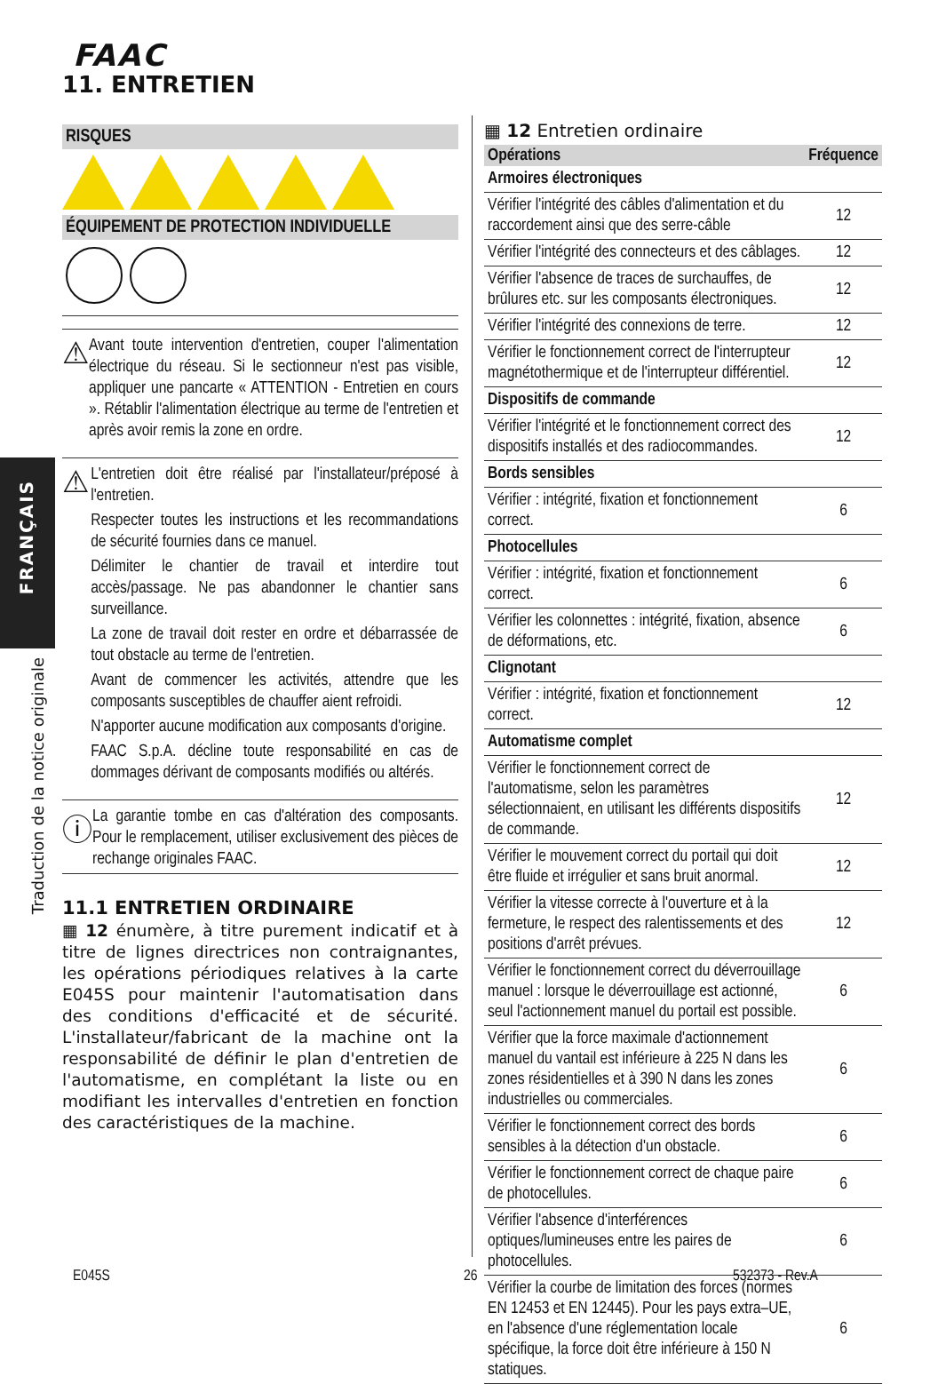FAAC
11. ENTRETIEN
FRANÇAIS
Traduction de la notice originale
RISQUES
ÉQUIPEMENT DE PROTECTION INDIVIDUELLE
⚠
Avant toute intervention d'entretien, couper l'alimentation électrique du réseau. Si le sectionneur n'est pas visible, appliquer une pancarte « ATTENTION - Entretien en cours ». Rétablir l'alimentation électrique au terme de l'entretien et après avoir remis la zone en ordre.
⚠
L'entretien doit être réalisé par l'installateur/préposé à l'entretien.
Respecter toutes les instructions et les recommandations de sécurité fournies dans ce manuel.
Délimiter le chantier de travail et interdire tout accès/passage. Ne pas abandonner le chantier sans surveillance.
La zone de travail doit rester en ordre et débarrassée de tout obstacle au terme de l'entretien.
Avant de commencer les activités, attendre que les composants susceptibles de chauffer aient refroidi.
N'apporter aucune modification aux composants d'origine.
FAAC S.p.A. décline toute responsabilité en cas de dommages dérivant de composants modifiés ou altérés.
ⓘ
La garantie tombe en cas d'altération des composants. Pour le remplacement, utiliser exclusivement des pièces de rechange originales FAAC.
11.1 ENTRETIEN ORDINAIRE
▦ 12 énumère, à titre purement indicatif et à titre de lignes directrices non contraignantes, les opérations périodiques relatives à la carte E045S pour maintenir l'automatisation dans des conditions d'efficacité et de sécurité. L'installateur/fabricant de la machine ont la responsabilité de définir le plan d'entretien de l'automatisme, en complétant la liste ou en modifiant les intervalles d'entretien en fonction des caractéristiques de la machine.
▦ 12 Entretien ordinaire
| Opérations | Fréquence |
| --- | --- |
| Armoires électroniques | |
| Vérifier l'intégrité des câbles d'alimentation et du raccordement ainsi que des serre-câble | 12 |
| Vérifier l'intégrité des connecteurs et des câblages. | 12 |
| Vérifier l'absence de traces de surchauffes, de brûlures etc. sur les composants électroniques. | 12 |
| Vérifier l'intégrité des connexions de terre. | 12 |
| Vérifier le fonctionnement correct de l'interrupteur magnétothermique et de l'interrupteur différentiel. | 12 |
| Dispositifs de commande | |
| Vérifier l'intégrité et le fonctionnement correct des dispositifs installés et des radiocommandes. | 12 |
| Bords sensibles | |
| Vérifier : intégrité, fixation et fonctionnement correct. | 6 |
| Photocellules | |
| Vérifier : intégrité, fixation et fonctionnement correct. | 6 |
| Vérifier les colonnettes : intégrité, fixation, absence de déformations, etc. | 6 |
| Clignotant | |
| Vérifier : intégrité, fixation et fonctionnement correct. | 12 |
| Automatisme complet | |
| Vérifier le fonctionnement correct de l'automatisme, selon les paramètres sélectionnaient, en utilisant les différents dispositifs de commande. | 12 |
| Vérifier le mouvement correct du portail qui doit être fluide et irrégulier et sans bruit anormal. | 12 |
| Vérifier la vitesse correcte à l'ouverture et à la fermeture, le respect des ralentissements et des positions d'arrêt prévues. | 12 |
| Vérifier le fonctionnement correct du déverrouillage manuel : lorsque le déverrouillage est actionné, seul l'actionnement manuel du portail est possible. | 6 |
| Vérifier que la force maximale d'actionnement manuel du vantail est inférieure à 225 N dans les zones résidentielles et à 390 N dans les zones industrielles ou commerciales. | 6 |
| Vérifier le fonctionnement correct des bords sensibles à la détection d'un obstacle. | 6 |
| Vérifier le fonctionnement correct de chaque paire de photocellules. | 6 |
| Vérifier l'absence d'interférences optiques/lumineuses entre les paires de photocellules. | 6 |
| Vérifier la courbe de limitation des forces (normes EN 12453 et EN 12445). Pour les pays extra–UE, en l'absence d'une réglementation locale spécifique, la force doit être inférieure à 150 N statiques. | 6 |
E045S 26 532373 - Rev.A